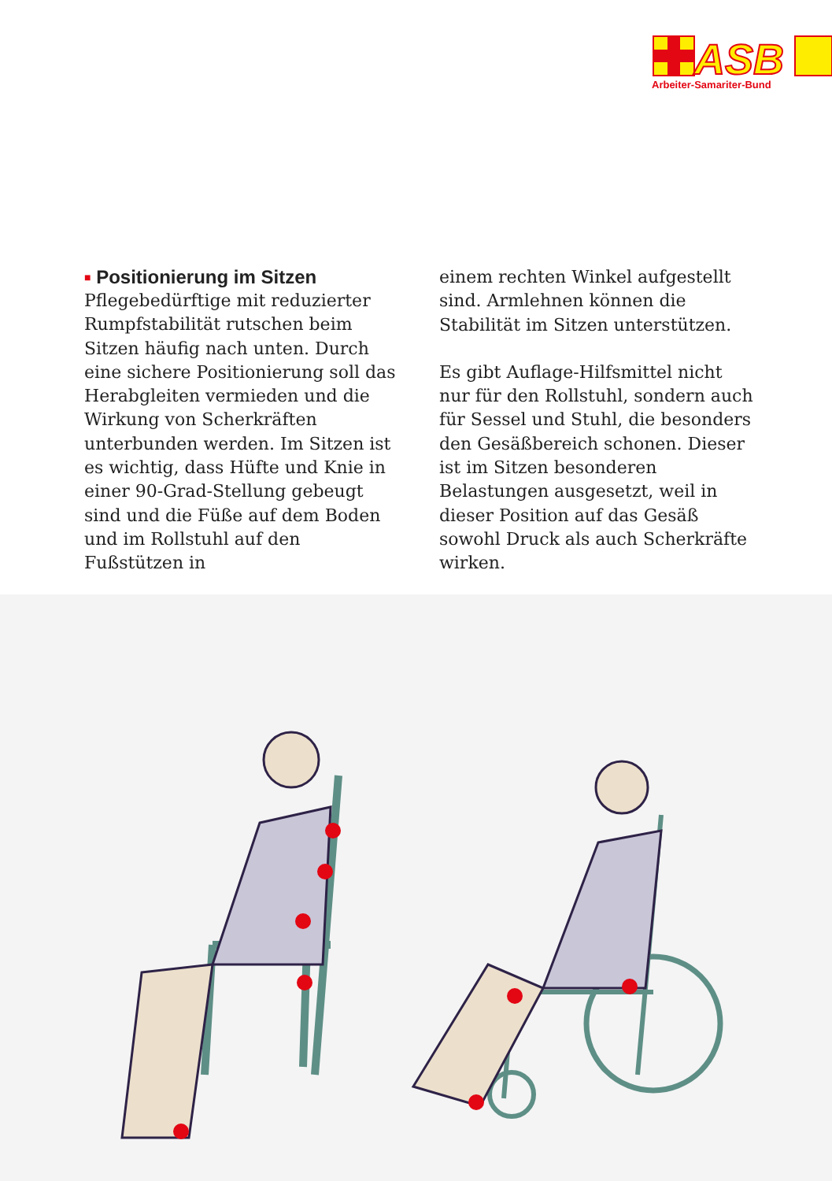ASB
Arbeiter-Samariter-Bund
■ Positionierung im Sitzen
Pflegebedürftige mit reduzierter Rumpfstabilität rutschen beim Sitzen häufig nach unten. Durch eine sichere Positionierung soll das Herabgleiten vermieden und die Wirkung von Scherkräften unterbunden werden. Im Sitzen ist es wichtig, dass Hüfte und Knie in einer 90-Grad-Stellung gebeugt sind und die Füße auf dem Boden und im Rollstuhl auf den Fußstützen in
einem rechten Winkel aufgestellt sind. Armlehnen können die Stabilität im Sitzen unterstützen.
Es gibt Auflage-Hilfsmittel nicht nur für den Rollstuhl, sondern auch für Sessel und Stuhl, die besonders den Gesäßbereich schonen. Dieser ist im Sitzen besonderen Belastungen ausgesetzt, weil in dieser Position auf das Gesäß sowohl Druck als auch Scherkräfte wirken.